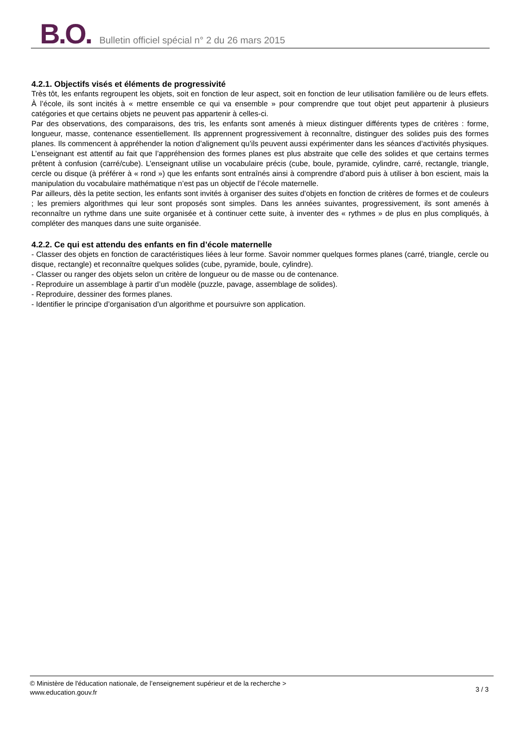B.O. Bulletin officiel spécial n° 2 du 26 mars 2015
4.2.1. Objectifs visés et éléments de progressivité
Très tôt, les enfants regroupent les objets, soit en fonction de leur aspect, soit en fonction de leur utilisation familière ou de leurs effets. À l’école, ils sont incités à « mettre ensemble ce qui va ensemble » pour comprendre que tout objet peut appartenir à plusieurs catégories et que certains objets ne peuvent pas appartenir à celles-ci.
Par des observations, des comparaisons, des tris, les enfants sont amenés à mieux distinguer différents types de critères : forme, longueur, masse, contenance essentiellement. Ils apprennent progressivement à reconnaître, distinguer des solides puis des formes planes. Ils commencent à appréhender la notion d’alignement qu’ils peuvent aussi expérimenter dans les séances d’activités physiques. L’enseignant est attentif au fait que l’appréhension des formes planes est plus abstraite que celle des solides et que certains termes prêtent à confusion (carré/cube). L’enseignant utilise un vocabulaire précis (cube, boule, pyramide, cylindre, carré, rectangle, triangle, cercle ou disque (à préférer à « rond ») que les enfants sont entraînés ainsi à comprendre d’abord puis à utiliser à bon escient, mais la manipulation du vocabulaire mathématique n’est pas un objectif de l’école maternelle.
Par ailleurs, dès la petite section, les enfants sont invités à organiser des suites d’objets en fonction de critères de formes et de couleurs ; les premiers algorithmes qui leur sont proposés sont simples. Dans les années suivantes, progressivement, ils sont amenés à reconnaître un rythme dans une suite organisée et à continuer cette suite, à inventer des « rythmes » de plus en plus compliqués, à compléter des manques dans une suite organisée.
4.2.2. Ce qui est attendu des enfants en fin d’école maternelle
- Classer des objets en fonction de caractéristiques liées à leur forme. Savoir nommer quelques formes planes (carré, triangle, cercle ou disque, rectangle) et reconnaître quelques solides (cube, pyramide, boule, cylindre).
- Classer ou ranger des objets selon un critère de longueur ou de masse ou de contenance.
- Reproduire un assemblage à partir d’un modèle (puzzle, pavage, assemblage de solides).
- Reproduire, dessiner des formes planes.
- Identifier le principe d’organisation d’un algorithme et poursuivre son application.
© Ministère de l'éducation nationale, de l’enseignement supérieur et de la recherche >
www.education.gouv.fr
3 / 3